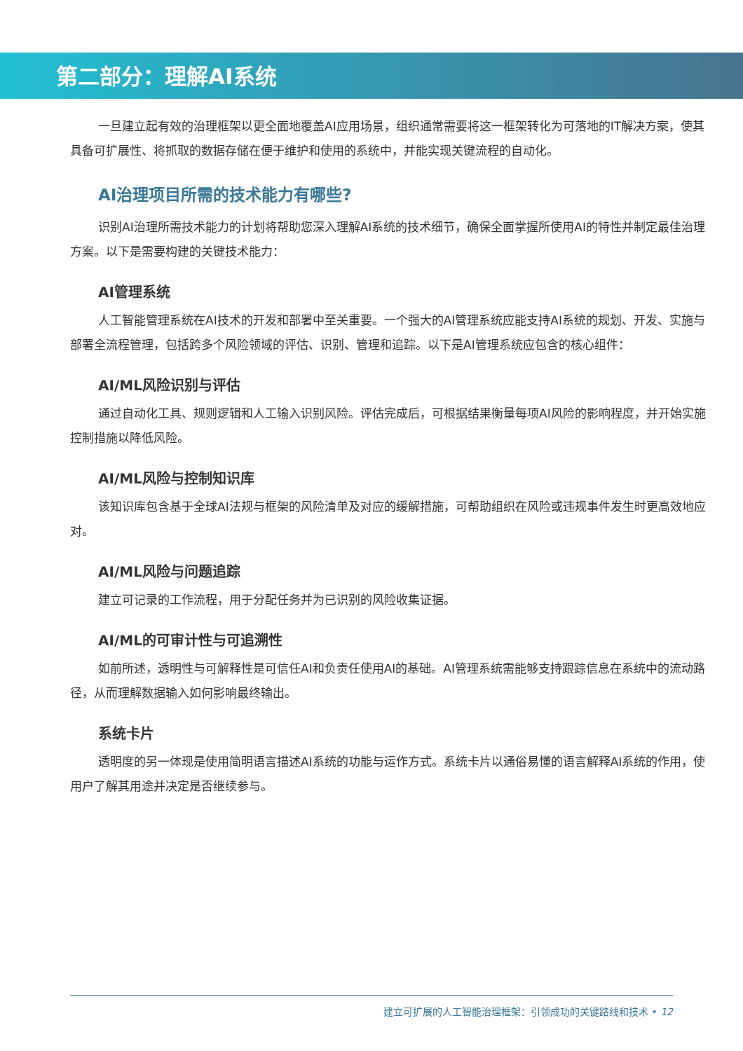第二部分：理解AI系统
一旦建立起有效的治理框架以更全面地覆盖AI应用场景，组织通常需要将这一框架转化为可落地的IT解决方案，使其具备可扩展性、将抓取的数据存储在便于维护和使用的系统中，并能实现关键流程的自动化。
AI治理项目所需的技术能力有哪些?
识别AI治理所需技术能力的计划将帮助您深入理解AI系统的技术细节，确保全面掌握所使用AI的特性并制定最佳治理方案。以下是需要构建的关键技术能力：
AI管理系统
人工智能管理系统在AI技术的开发和部署中至关重要。一个强大的AI管理系统应能支持AI系统的规划、开发、实施与部署全流程管理，包括跨多个风险领域的评估、识别、管理和追踪。以下是AI管理系统应包含的核心组件：
AI/ML风险识别与评估
通过自动化工具、规则逻辑和人工输入识别风险。评估完成后，可根据结果衡量每项AI风险的影响程度，并开始实施控制措施以降低风险。
AI/ML风险与控制知识库
该知识库包含基于全球AI法规与框架的风险清单及对应的缓解措施，可帮助组织在风险或违规事件发生时更高效地应对。
AI/ML风险与问题追踪
建立可记录的工作流程，用于分配任务并为已识别的风险收集证据。
AI/ML的可审计性与可追溯性
如前所述，透明性与可解释性是可信任AI和负责任使用AI的基础。AI管理系统需能够支持跟踪信息在系统中的流动路径，从而理解数据输入如何影响最终输出。
系统卡片
透明度的另一体现是使用简明语言描述AI系统的功能与运作方式。系统卡片以通俗易懂的语言解释AI系统的作用，使用户了解其用途并决定是否继续参与。
建立可扩展的人工智能治理框架：引领成功的关键路线和技术 • 12